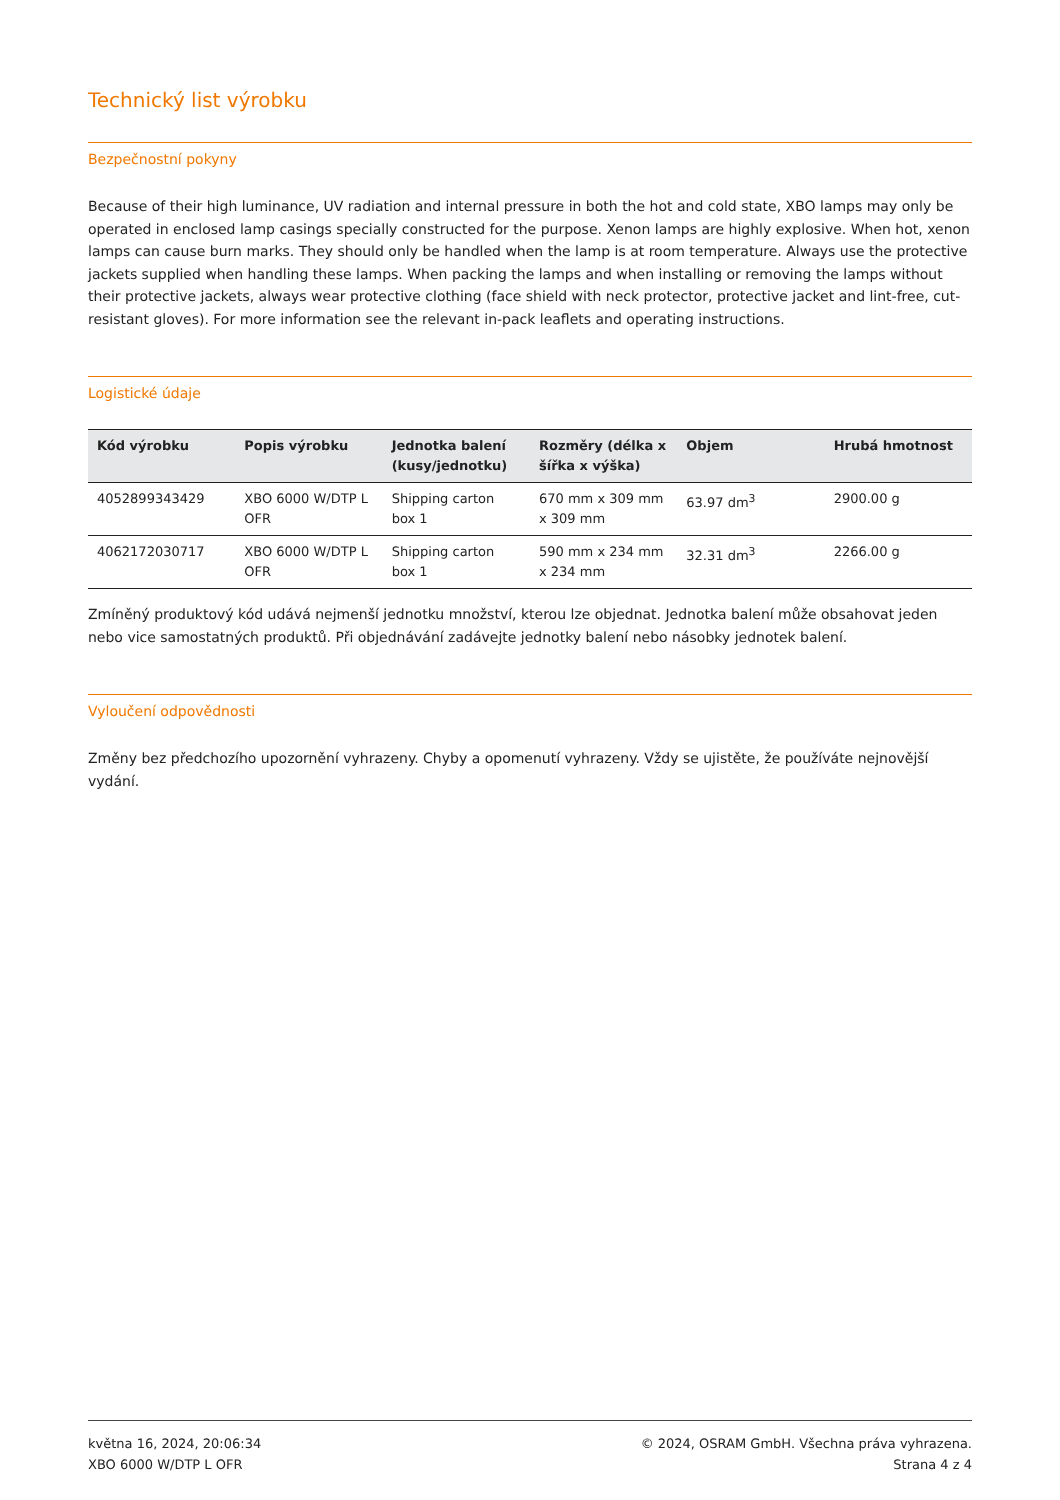Technický list výrobku
Bezpečnostní pokyny
Because of their high luminance, UV radiation and internal pressure in both the hot and cold state, XBO lamps may only be operated in enclosed lamp casings specially constructed for the purpose. Xenon lamps are highly explosive. When hot, xenon lamps can cause burn marks. They should only be handled when the lamp is at room temperature. Always use the protective jackets supplied when handling these lamps. When packing the lamps and when installing or removing the lamps without their protective jackets, always wear protective clothing (face shield with neck protector, protective jacket and lint-free, cut-resistant gloves). For more information see the relevant in-pack leaflets and operating instructions.
Logistické údaje
| Kód výrobku | Popis výrobku | Jednotka balení (kusy/jednotku) | Rozměry (délka x šířka x výška) | Objem | Hrubá hmotnost |
| --- | --- | --- | --- | --- | --- |
| 4052899343429 | XBO 6000 W/DTP L OFR | Shipping carton box 1 | 670 mm x 309 mm x 309 mm | 63.97 dm<sup>3</sup> | 2900.00 g |
| 4062172030717 | XBO 6000 W/DTP L OFR | Shipping carton box 1 | 590 mm x 234 mm x 234 mm | 32.31 dm<sup>3</sup> | 2266.00 g |
Zmíněný produktový kód udává nejmenší jednotku množství, kterou lze objednat. Jednotka balení může obsahovat jeden nebo vice samostatných produktů. Při objednávání zadávejte jednotky balení nebo násobky jednotek balení.
Vyloučení odpovědnosti
Změny bez předchozího upozornění vyhrazeny. Chyby a opomenutí vyhrazeny. Vždy se ujistěte, že používáte nejnovější vydání.
května 16, 2024, 20:06:34
XBO 6000 W/DTP L OFR
© 2024, OSRAM GmbH. Všechna práva vyhrazena.
Strana 4 z 4